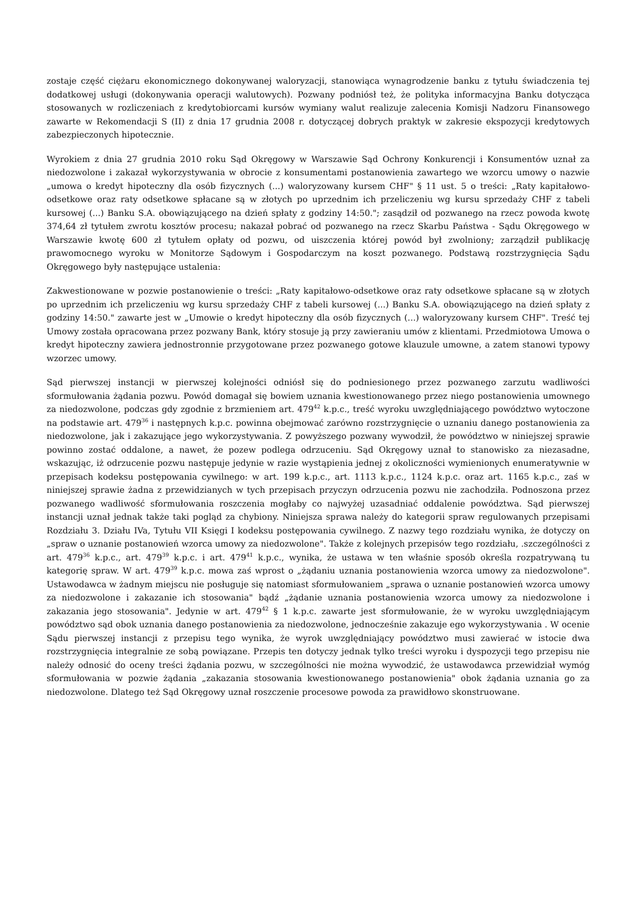zostaje część ciężaru ekonomicznego dokonywanej waloryzacji, stanowiąca wynagrodzenie banku z tytułu świadczenia tej dodatkowej usługi (dokonywania operacji walutowych). Pozwany podniósł też, że polityka informacyjna Banku dotycząca stosowanych w rozliczeniach z kredytobiorcami kursów wymiany walut realizuje zalecenia Komisji Nadzoru Finansowego zawarte w Rekomendacji S (II) z dnia 17 grudnia 2008 r. dotyczącej dobrych praktyk w zakresie ekspozycji kredytowych zabezpieczonych hipotecznie.
Wyrokiem z dnia 27 grudnia 2010 roku Sąd Okręgowy w Warszawie Sąd Ochrony Konkurencji i Konsumentów uznał za niedozwolone i zakazał wykorzystywania w obrocie z konsumentami postanowienia zawartego we wzorcu umowy o nazwie „umowa o kredyt hipoteczny dla osób fizycznych (...) waloryzowany kursem CHF" § 11 ust. 5 o treści: „Raty kapitałowo-odsetkowe oraz raty odsetkowe spłacane są w złotych po uprzednim ich przeliczeniu wg kursu sprzedaży CHF z tabeli kursowej (...) Banku S.A. obowiązującego na dzień spłaty z godziny 14:50."; zasądził od pozwanego na rzecz powoda kwotę 374,64 zł tytułem zwrotu kosztów procesu; nakazał pobrać od pozwanego na rzecz Skarbu Państwa - Sądu Okręgowego w Warszawie kwotę 600 zł tytułem opłaty od pozwu, od uiszczenia której powód był zwolniony; zarządził publikację prawomocnego wyroku w Monitorze Sądowym i Gospodarczym na koszt pozwanego. Podstawą rozstrzygnięcia Sądu Okręgowego były następujące ustalenia:
Zakwestionowane w pozwie postanowienie o treści: „Raty kapitałowo-odsetkowe oraz raty odsetkowe spłacane są w złotych po uprzednim ich przeliczeniu wg kursu sprzedaży CHF z tabeli kursowej (...) Banku S.A. obowiązującego na dzień spłaty z godziny 14:50." zawarte jest w „Umowie o kredyt hipoteczny dla osób fizycznych (...) waloryzowany kursem CHF". Treść tej Umowy została opracowana przez pozwany Bank, który stosuje ją przy zawieraniu umów z klientami. Przedmiotowa Umowa o kredyt hipoteczny zawiera jednostronnie przygotowane przez pozwanego gotowe klauzule umowne, a zatem stanowi typowy wzorzec umowy.
Sąd pierwszej instancji w pierwszej kolejności odniósł się do podniesionego przez pozwanego zarzutu wadliwości sformułowania żądania pozwu. Powód domagał się bowiem uznania kwestionowanego przez niego postanowienia umownego za niedozwolone, podczas gdy zgodnie z brzmieniem art. 479<sup>42</sup> k.p.c., treść wyroku uwzględniającego powództwo wytoczone na podstawie art. 479<sup>36</sup> i następnych k.p.c. powinna obejmować zarówno rozstrzygnięcie o uznaniu danego postanowienia za niedozwolone, jak i zakazujące jego wykorzystywania. Z powyższego pozwany wywodził, że powództwo w niniejszej sprawie powinno zostać oddalone, a nawet, że pozew podlega odrzuceniu. Sąd Okręgowy uznał to stanowisko za niezasadne, wskazując, iż odrzucenie pozwu następuje jedynie w razie wystąpienia jednej z okoliczności wymienionych enumeratywnie w przepisach kodeksu postępowania cywilnego: w art. 199 k.p.c., art. 1113 k.p.c., 1124 k.p.c. oraz art. 1165 k.p.c., zaś w niniejszej sprawie żadna z przewidzianych w tych przepisach przyczyn odrzucenia pozwu nie zachodziła. Podnoszona przez pozwanego wadliwość sformułowania roszczenia mogłaby co najwyżej uzasadniać oddalenie powództwa. Sąd pierwszej instancji uznał jednak także taki pogląd za chybiony. Niniejsza sprawa należy do kategorii spraw regulowanych przepisami Rozdziału 3. Działu IVa, Tytułu VII Księgi I kodeksu postępowania cywilnego. Z nazwy tego rozdziału wynika, że dotyczy on „spraw o uznanie postanowień wzorca umowy za niedozwolone". Także z kolejnych przepisów tego rozdziału, .szczególności z art. 479<sup>36</sup> k.p.c., art. 479<sup>39</sup> k.p.c. i art. 479<sup>41</sup> k.p.c., wynika, że ustawa w ten właśnie sposób określa rozpatrywaną tu kategorię spraw. W art. 479<sup>39</sup> k.p.c. mowa zaś wprost o „żądaniu uznania postanowienia wzorca umowy za niedozwolone". Ustawodawca w żadnym miejscu nie posługuje się natomiast sformułowaniem „sprawa o uznanie postanowień wzorca umowy za niedozwolone i zakazanie ich stosowania" bądź „żądanie uznania postanowienia wzorca umowy za niedozwolone i zakazania jego stosowania". Jedynie w art. 479<sup>42</sup> § 1 k.p.c. zawarte jest sformułowanie, że w wyroku uwzględniającym powództwo sąd obok uznania danego postanowienia za niedozwolone, jednocześnie zakazuje ego wykorzystywania . W ocenie Sądu pierwszej instancji z przepisu tego wynika, że wyrok uwzględniający powództwo musi zawierać w istocie dwa rozstrzygnięcia integralnie ze sobą powiązane. Przepis ten dotyczy jednak tylko treści wyroku i dyspozycji tego przepisu nie należy odnosić do oceny treści żądania pozwu, w szczególności nie można wywodzić, że ustawodawca przewidział wymóg sformułowania w pozwie żądania „zakazania stosowania kwestionowanego postanowienia" obok żądania uznania go za niedozwolone. Dlatego też Sąd Okręgowy uznał roszczenie procesowe powoda za prawidłowo skonstruowane.